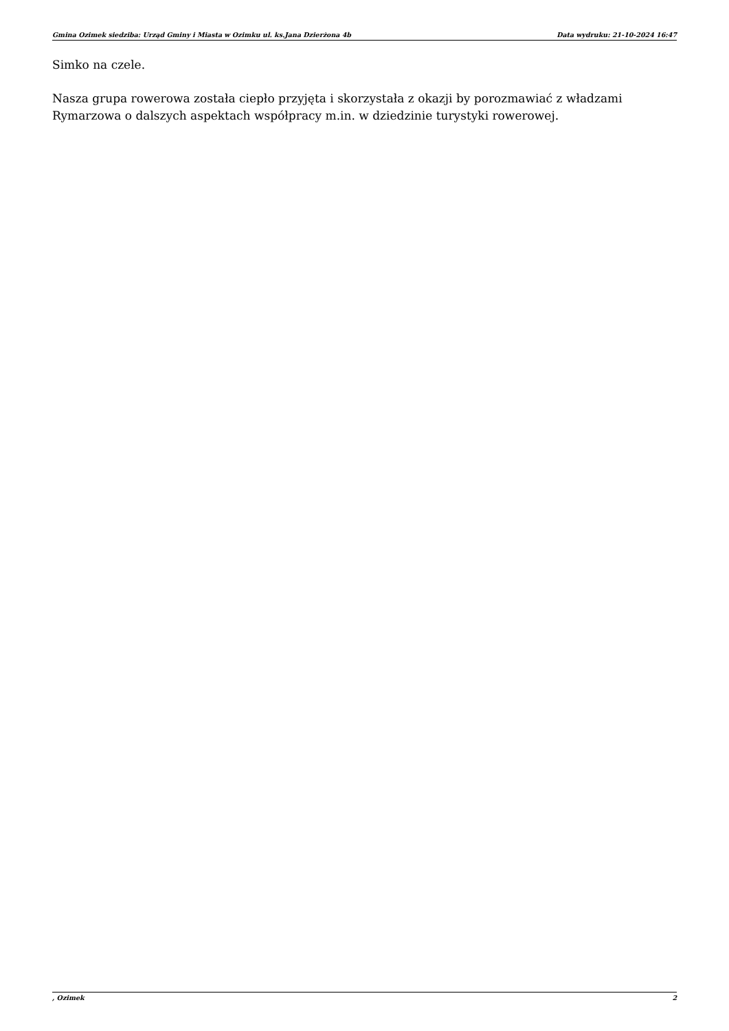Gmina Ozimek siedziba: Urząd Gminy i Miasta w Ozimku ul. ks.Jana Dzierżona 4b Data wydruku: 21-10-2024 16:47
Simko na czele.
Nasza grupa rowerowa została ciepło przyjęta i skorzystała z okazji by porozmawiać z władzami Rymarzowa o dalszych aspektach współpracy m.in. w dziedzinie turystyki rowerowej.
, Ozimek 2